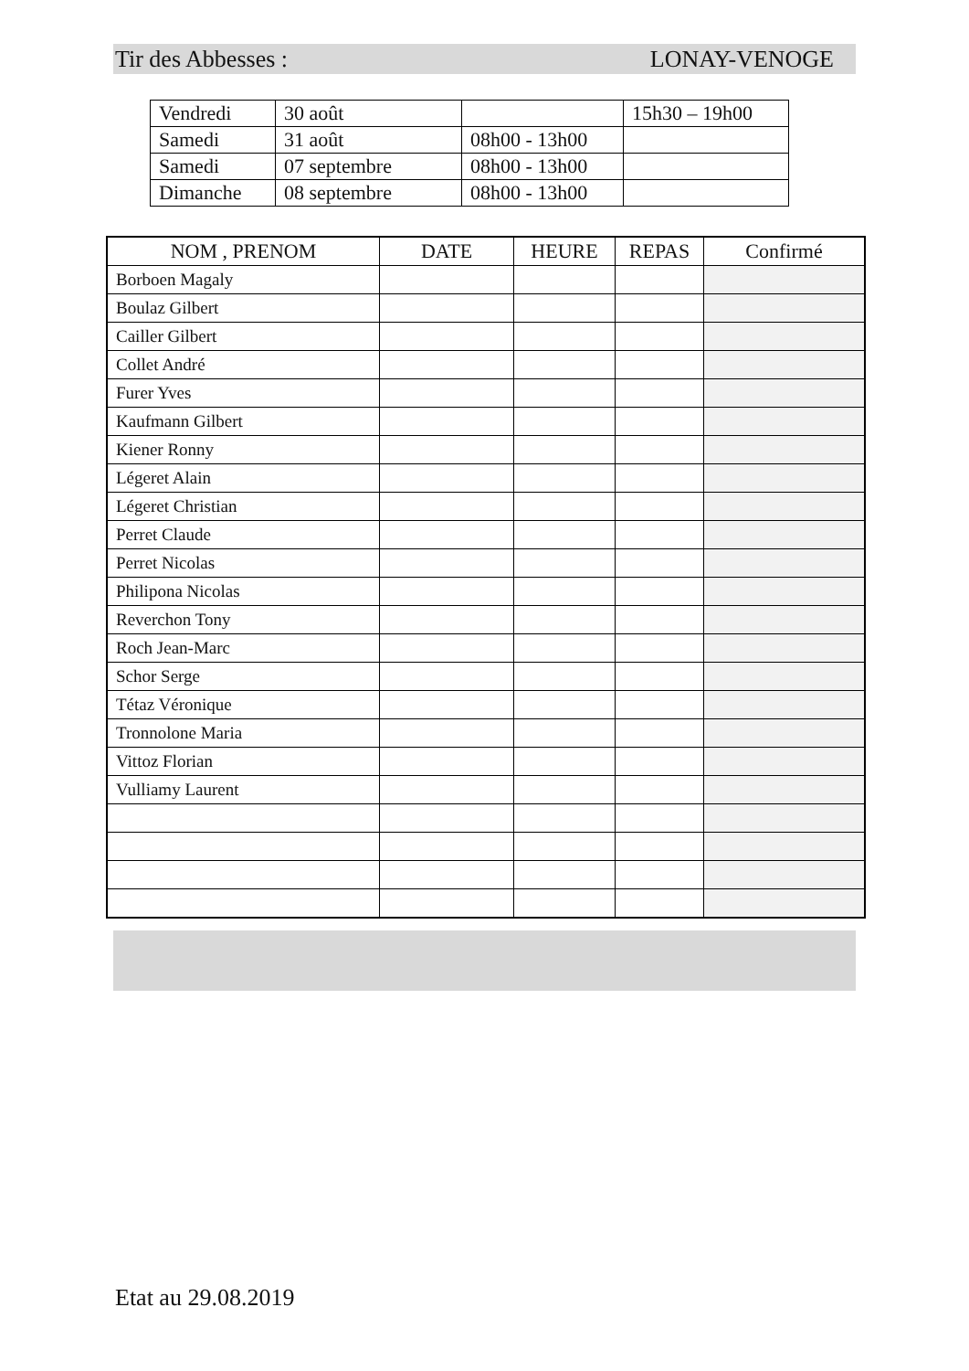Tir des Abbesses : LONAY-VENOGE
| Vendredi | 30 août | | 15h30 – 19h00 |
| Samedi | 31 août | 08h00 - 13h00 | |
| Samedi | 07 septembre | 08h00 - 13h00 | |
| Dimanche | 08 septembre | 08h00 - 13h00 | |
| NOM , PRENOM | DATE | HEURE | REPAS | Confirmé |
| --- | --- | --- | --- | --- |
| Borboen Magaly | | | | |
| Boulaz Gilbert | | | | |
| Cailler Gilbert | | | | |
| Collet André | | | | |
| Furer Yves | | | | |
| Kaufmann Gilbert | | | | |
| Kiener Ronny | | | | |
| Légeret Alain | | | | |
| Légeret Christian | | | | |
| Perret Claude | | | | |
| Perret Nicolas | | | | |
| Philipona Nicolas | | | | |
| Reverchon Tony | | | | |
| Roch Jean-Marc | | | | |
| Schor Serge | | | | |
| Tétaz Véronique | | | | |
| Tronnolone Maria | | | | |
| Vittoz Florian | | | | |
| Vulliamy Laurent | | | | |
Etat au 29.08.2019